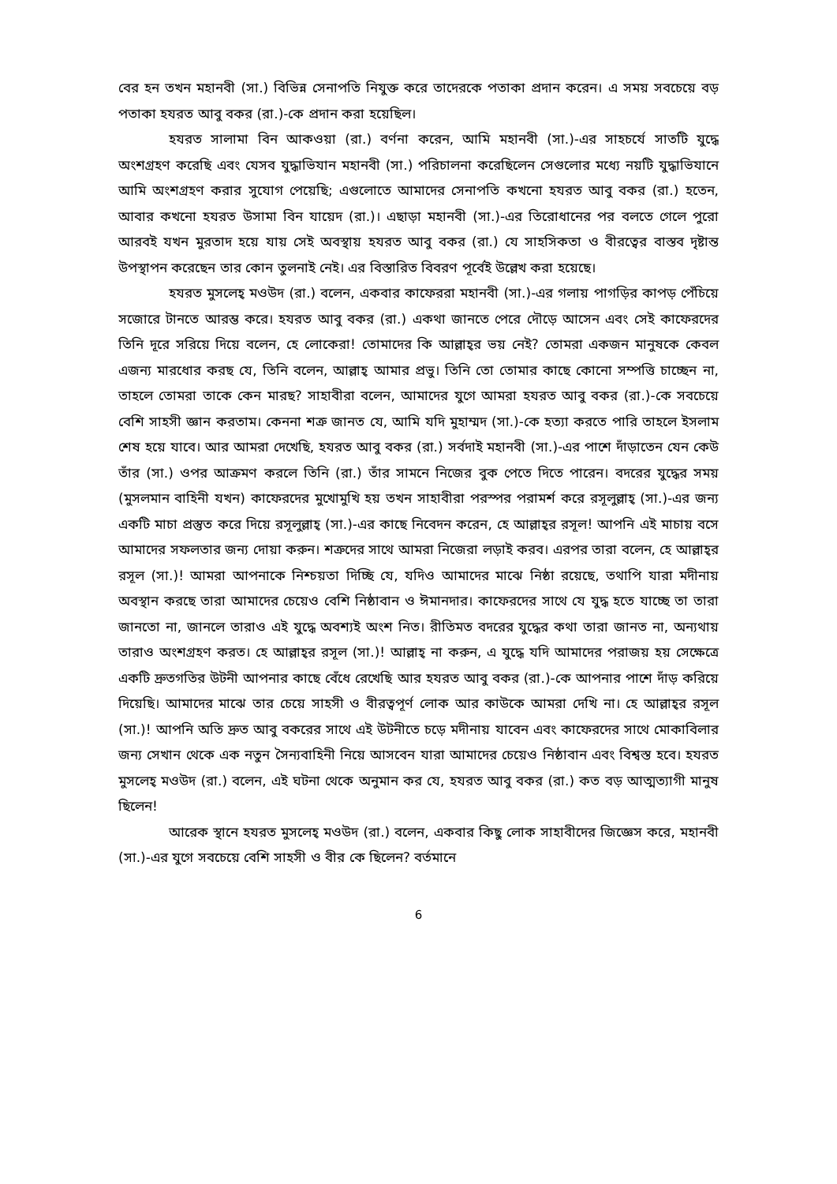বের হন তখন মহানবী (সা.) বিভিন্ন সেনাপতি নিযুক্ত করে তাদেরকে পতাকা প্রদান করেন। এ সময় সবচেয়ে বড় পতাকা হযরত আবু বকর (রা.)-কে প্রদান করা হয়েছিল।
হযরত সালামা বিন আকওয়া (রা.) বর্ণনা করেন, আমি মহানবী (সা.)-এর সাহচর্যে সাতটি যুদ্ধে অংশগ্রহণ করেছি এবং যেসব যুদ্ধাভিযান মহানবী (সা.) পরিচালনা করেছিলেন সেগুলোর মধ্যে নয়টি যুদ্ধাভিযানে আমি অংশগ্রহণ করার সুযোগ পেয়েছি; এগুলোতে আমাদের সেনাপতি কখনো হযরত আবু বকর (রা.) হতেন, আবার কখনো হযরত উসামা বিন যায়েদ (রা.)। এছাড়া মহানবী (সা.)-এর তিরোধানের পর বলতে গেলে পুরো আরবই যখন মুরতাদ হয়ে যায় সেই অবস্থায় হযরত আবু বকর (রা.) যে সাহসিকতা ও বীরত্বের বাস্তব দৃষ্টান্ত উপস্থাপন করেছেন তার কোন তুলনাই নেই। এর বিস্তারিত বিবরণ পূর্বেই উল্লেখ করা হয়েছে।
হযরত মুসলেহ্ মওউদ (রা.) বলেন, একবার কাফেররা মহানবী (সা.)-এর গলায় পাগড়ির কাপড় পেঁচিয়ে সজোরে টানতে আরম্ভ করে। হযরত আবু বকর (রা.) একথা জানতে পেরে দৌড়ে আসেন এবং সেই কাফেরদের তিনি দূরে সরিয়ে দিয়ে বলেন, হে লোকেরা! তোমাদের কি আল্লাহ্‌র ভয় নেই? তোমরা একজন মানুষকে কেবল এজন্য মারধোর করছ যে, তিনি বলেন, আল্লাহ্ আমার প্রভু। তিনি তো তোমার কাছে কোনো সম্পত্তি চাচ্ছেন না, তাহলে তোমরা তাকে কেন মারছ? সাহাবীরা বলেন, আমাদের যুগে আমরা হযরত আবু বকর (রা.)-কে সবচেয়ে বেশি সাহসী জ্ঞান করতাম। কেননা শত্রু জানত যে, আমি যদি মুহাম্মদ (সা.)-কে হত্যা করতে পারি তাহলে ইসলাম শেষ হয়ে যাবে। আর আমরা দেখেছি, হযরত আবু বকর (রা.) সর্বদাই মহানবী (সা.)-এর পাশে দাঁড়াতেন যেন কেউ তাঁর (সা.) ওপর আক্রমণ করলে তিনি (রা.) তাঁর সামনে নিজের বুক পেতে দিতে পারেন। বদরের যুদ্ধের সময় (মুসলমান বাহিনী যখন) কাফেরদের মুখোমুখি হয় তখন সাহাবীরা পরস্পর পরামর্শ করে রসূলুল্লাহ্ (সা.)-এর জন্য একটি মাচা প্রস্তুত করে দিয়ে রসূলুল্লাহ্ (সা.)-এর কাছে নিবেদন করেন, হে আল্লাহ্‌র রসূল! আপনি এই মাচায় বসে আমাদের সফলতার জন্য দোয়া করুন। শত্রুদের সাথে আমরা নিজেরা লড়াই করব। এরপর তারা বলেন, হে আল্লাহ্‌র রসূল (সা.)! আমরা আপনাকে নিশ্চয়তা দিচ্ছি যে, যদিও আমাদের মাঝে নিষ্ঠা রয়েছে, তথাপি যারা মদীনায় অবস্থান করছে তারা আমাদের চেয়েও বেশি নিষ্ঠাবান ও ঈমানদার। কাফেরদের সাথে যে যুদ্ধ হতে যাচ্ছে তা তারা জানতো না, জানলে তারাও এই যুদ্ধে অবশ্যই অংশ নিত। রীতিমত বদরের যুদ্ধের কথা তারা জানত না, অন্যথায় তারাও অংশগ্রহণ করত। হে আল্লাহ্‌র রসূল (সা.)! আল্লাহ্ না করুন, এ যুদ্ধে যদি আমাদের পরাজয় হয় সেক্ষেত্রে একটি দ্রুতগতির উটনী আপনার কাছে বেঁধে রেখেছি আর হযরত আবু বকর (রা.)-কে আপনার পাশে দাঁড় করিয়ে দিয়েছি। আমাদের মাঝে তার চেয়ে সাহসী ও বীরত্বপূর্ণ লোক আর কাউকে আমরা দেখি না। হে আল্লাহ্‌র রসূল (সা.)! আপনি অতি দ্রুত আবু বকরের সাথে এই উটনীতে চড়ে মদীনায় যাবেন এবং কাফেরদের সাথে মোকাবিলার জন্য সেখান থেকে এক নতুন সৈন্যবাহিনী নিয়ে আসবেন যারা আমাদের চেয়েও নিষ্ঠাবান এবং বিশ্বস্ত হবে। হযরত মুসলেহ্ মওউদ (রা.) বলেন, এই ঘটনা থেকে অনুমান কর যে, হযরত আবু বকর (রা.) কত বড় আত্মত্যাগী মানুষ ছিলেন!
আরেক স্থানে হযরত মুসলেহ্ মওউদ (রা.) বলেন, একবার কিছু লোক সাহাবীদের জিজ্ঞেস করে, মহানবী (সা.)-এর যুগে সবচেয়ে বেশি সাহসী ও বীর কে ছিলেন? বর্তমানে
6